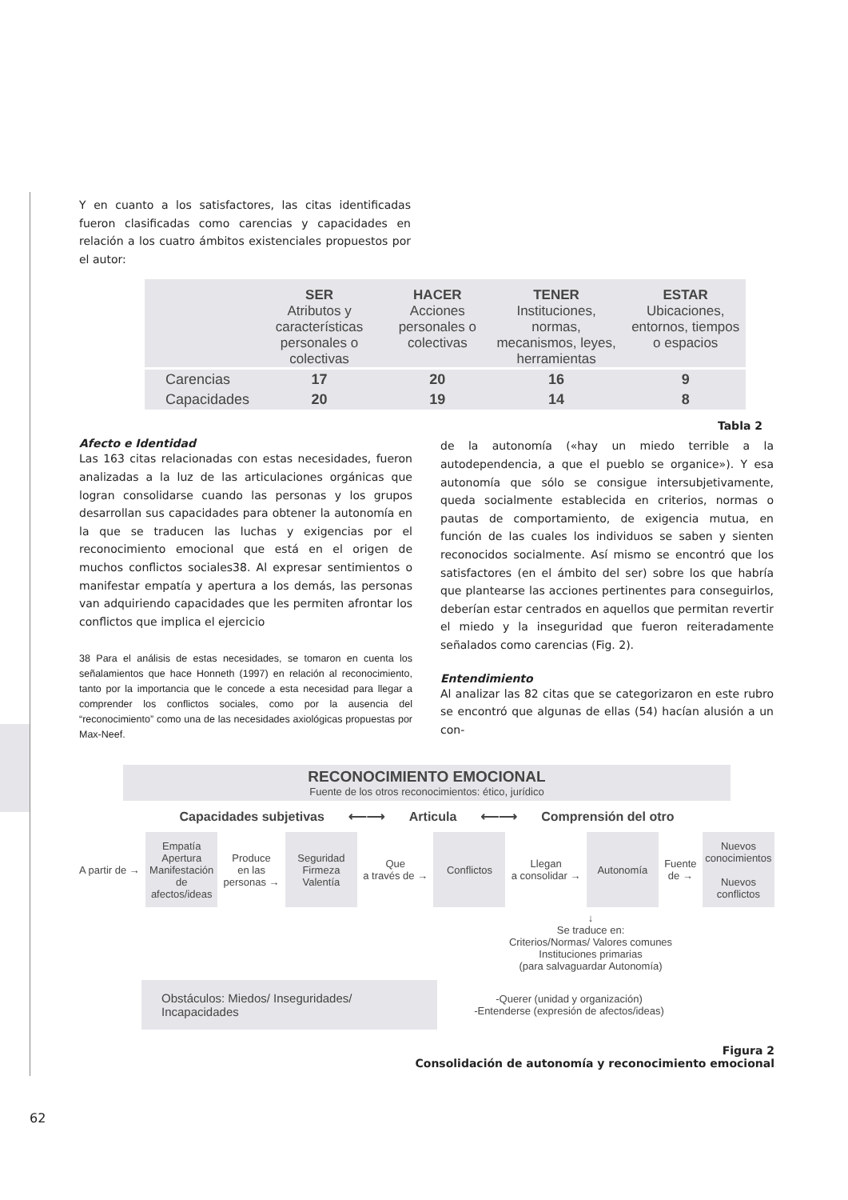Y en cuanto a los satisfactores, las citas identificadas fueron clasificadas como carencias y capacidades en relación a los cuatro ámbitos existenciales propuestos por el autor:
| | SER Atributos y características personales o colectivas | HACER Acciones personales o colectivas | TENER Instituciones, normas, mecanismos, leyes, herramientas | ESTAR Ubicaciones, entornos, tiempos o espacios |
| --- | --- | --- | --- | --- |
| Carencias | 17 | 20 | 16 | 9 |
| Capacidades | 20 | 19 | 14 | 8 |
Tabla 2
Afecto e Identidad
Las 163 citas relacionadas con estas necesidades, fueron analizadas a la luz de las articulaciones orgánicas que logran consolidarse cuando las personas y los grupos desarrollan sus capacidades para obtener la autonomía en la que se traducen las luchas y exigencias por el reconocimiento emocional que está en el origen de muchos conflictos sociales38. Al expresar sentimientos o manifestar empatía y apertura a los demás, las personas van adquiriendo capacidades que les permiten afrontar los conflictos que implica el ejercicio
38 Para el análisis de estas necesidades, se tomaron en cuenta los señalamientos que hace Honneth (1997) en relación al reconocimiento, tanto por la importancia que le concede a esta necesidad para llegar a comprender los conflictos sociales, como por la ausencia del “reconocimiento” como una de las necesidades axiológicas propuestas por Max-Neef.
de la autonomía («hay un miedo terrible a la autodependencia, a que el pueblo se organice»). Y esa autonomía que sólo se consigue intersubjetivamente, queda socialmente establecida en criterios, normas o pautas de comportamiento, de exigencia mutua, en función de las cuales los individuos se saben y sienten reconocidos socialmente. Así mismo se encontró que los satisfactores (en el ámbito del ser) sobre los que habría que plantearse las acciones pertinentes para conseguirlos, deberían estar centrados en aquellos que permitan revertir el miedo y la inseguridad que fueron reiteradamente señalados como carencias (Fig. 2).
Entendimiento
Al analizar las 82 citas que se categorizaron en este rubro se encontró que algunas de ellas (54) hacían alusión a un con-
RECONOCIMIENTO EMOCIONAL
Fuente de los otros reconocimientos: ético, jurídico
Capacidades subjetivas ⟵⟶ Articula ⟵⟶ Comprensión del otro
A partir de →
Empatía
Apertura
Manifestación
de afectos/ideas
Produce
en las
personas →
Seguridad
Firmeza
Valentía
Que
a través de →
Conflictos
Llegan
a consolidar →
Autonomía
Fuente
de →
Nuevos conocimientos
Nuevos conflictos
↓
Se traduce en:
Criterios/Normas/ Valores comunes
Instituciones primarias
(para salvaguardar Autonomía)
Obstáculos: Miedos/ Inseguridades/ Incapacidades
-Querer (unidad y organización)
-Entenderse (expresión de afectos/ideas)
Figura 2
Consolidación de autonomía y reconocimiento emocional
62